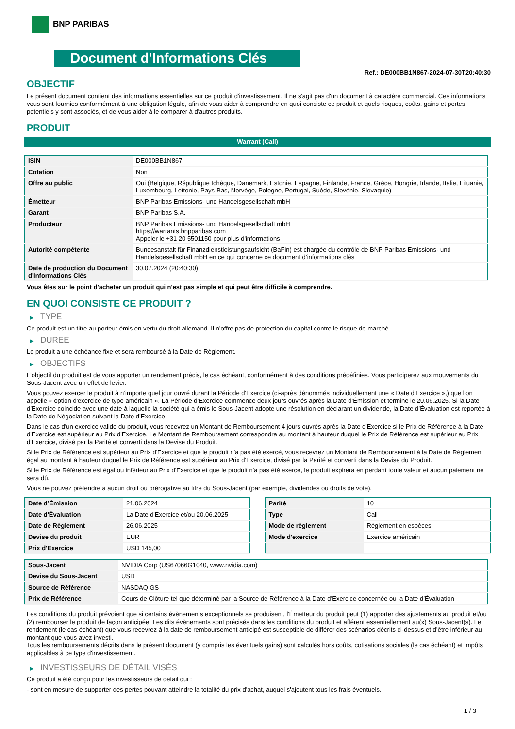BNP PARIBAS
Document d'Informations Clés
Ref.: DE000BB1N867-2024-07-30T20:40:30
OBJECTIF
Le présent document contient des informations essentielles sur ce produit d'investissement. Il ne s'agit pas d'un document à caractère commercial. Ces informations vous sont fournies conformément à une obligation légale, afin de vous aider à comprendre en quoi consiste ce produit et quels risques, coûts, gains et pertes potentiels y sont associés, et de vous aider à le comparer à d'autres produits.
PRODUIT
Warrant (Call)
| ISIN | DE000BB1N867 |
| Cotation | Non |
| Offre au public | Oui (Belgique, République tchèque, Danemark, Estonie, Espagne, Finlande, France, Grèce, Hongrie, Irlande, Italie, Lituanie, Luxembourg, Lettonie, Pays-Bas, Norvège, Pologne, Portugal, Suède, Slovénie, Slovaquie) |
| Émetteur | BNP Paribas Emissions- und Handelsgesellschaft mbH |
| Garant | BNP Paribas S.A. |
| Producteur | BNP Paribas Emissions- und Handelsgesellschaft mbH https://warrants.bnpparibas.com Appeler le +31 20 5501150 pour plus d'informations |
| Autorité compétente | Bundesanstalt für Finanzdienstleistungsaufsicht (BaFin) est chargée du contrôle de BNP Paribas Emissions- und Handelsgesellschaft mbH en ce qui concerne ce document d’informations clés |
| Date de production du Document d'Informations Clés | 30.07.2024 (20:40:30) |
Vous êtes sur le point d'acheter un produit qui n'est pas simple et qui peut être difficile à comprendre.
EN QUOI CONSISTE CE PRODUIT ?
▶ TYPE
Ce produit est un titre au porteur émis en vertu du droit allemand. Il n’offre pas de protection du capital contre le risque de marché.
▶ DUREE
Le produit a une échéance fixe et sera remboursé à la Date de Règlement.
▶ OBJECTIFS
L'objectif du produit est de vous apporter un rendement précis, le cas échéant, conformément à des conditions prédéfinies. Vous participerez aux mouvements du Sous-Jacent avec un effet de levier.
Vous pouvez exercer le produit à n’importe quel jour ouvré durant la Période d'Exercice (ci-après dénommés individuellement une « Date d'Exercice »,) que l'on appelle « option d'exercice de type américain ». La Période d’Exercice commence deux jours ouvrés après la Date d’Émission et termine le 20.06.2025. Si la Date d’Exercice coincide avec une date à laquelle la société qui a émis le Sous-Jacent adopte une résolution en déclarant un dividende, la Date d’Évaluation est reportée à la Date de Négociation suivant la Date d’Exercice.
Dans le cas d'un exercice valide du produit, vous recevrez un Montant de Remboursement 4 jours ouvrés après la Date d'Exercice si le Prix de Référence à la Date d'Exercice est supérieur au Prix d'Exercice. Le Montant de Remboursement correspondra au montant à hauteur duquel le Prix de Référence est supérieur au Prix d'Exercice, divisé par la Parité et converti dans la Devise du Produit.
Si le Prix de Référence est supérieur au Prix d'Exercice et que le produit n'a pas été exercé, vous recevrez un Montant de Remboursement à la Date de Règlement égal au montant à hauteur duquel le Prix de Référence est supérieur au Prix d'Exercice, divisé par la Parité et converti dans la Devise du Produit.
Si le Prix de Référence est égal ou inférieur au Prix d'Exercice et que le produit n'a pas été exercé, le produit expirera en perdant toute valeur et aucun paiement ne sera dû.
Vous ne pouvez prétendre à aucun droit ou prérogative au titre du Sous-Jacent (par exemple, dividendes ou droits de vote).
| Date d’Émission | 21.06.2024 |
| Date d'Évaluation | La Date d'Exercice et/ou 20.06.2025 |
| Date de Règlement | 26.06.2025 |
| Devise du produit | EUR |
| Prix d'Exercice | USD 145,00 |
| Parité | 10 |
| Type | Call |
| Mode de règlement | Règlement en espèces |
| Mode d'exercice | Exercice américain |
| Sous-Jacent | NVIDIA Corp (US67066G1040, www.nvidia.com) |
| Devise du Sous-Jacent | USD |
| Source de Référence | NASDAQ GS |
| Prix de Référence | Cours de Clôture tel que déterminé par la Source de Référence à la Date d’Exercice concernée ou la Date d’Évaluation |
Les conditions du produit prévoient que si certains évènements exceptionnels se produisent, l'Émetteur du produit peut (1) apporter des ajustements au produit et/ou (2) rembourser le produit de façon anticipée. Les dits évènements sont précisés dans les conditions du produit et afférent essentiellement au(x) Sous-Jacent(s). Le rendement (le cas échéant) que vous recevrez à la date de remboursement anticipé est susceptible de différer des scénarios décrits ci-dessus et d’être inférieur au montant que vous avez investi.
Tous les remboursements décrits dans le présent document (y compris les éventuels gains) sont calculés hors coûts, cotisations sociales (le cas échéant) et impôts applicables à ce type d'investissement.
▶ INVESTISSEURS DE DÉTAIL VISÉS
Ce produit a été conçu pour les investisseurs de détail qui :
- sont en mesure de supporter des pertes pouvant atteindre la totalité du prix d'achat, auquel s'ajoutent tous les frais éventuels.
1 / 3